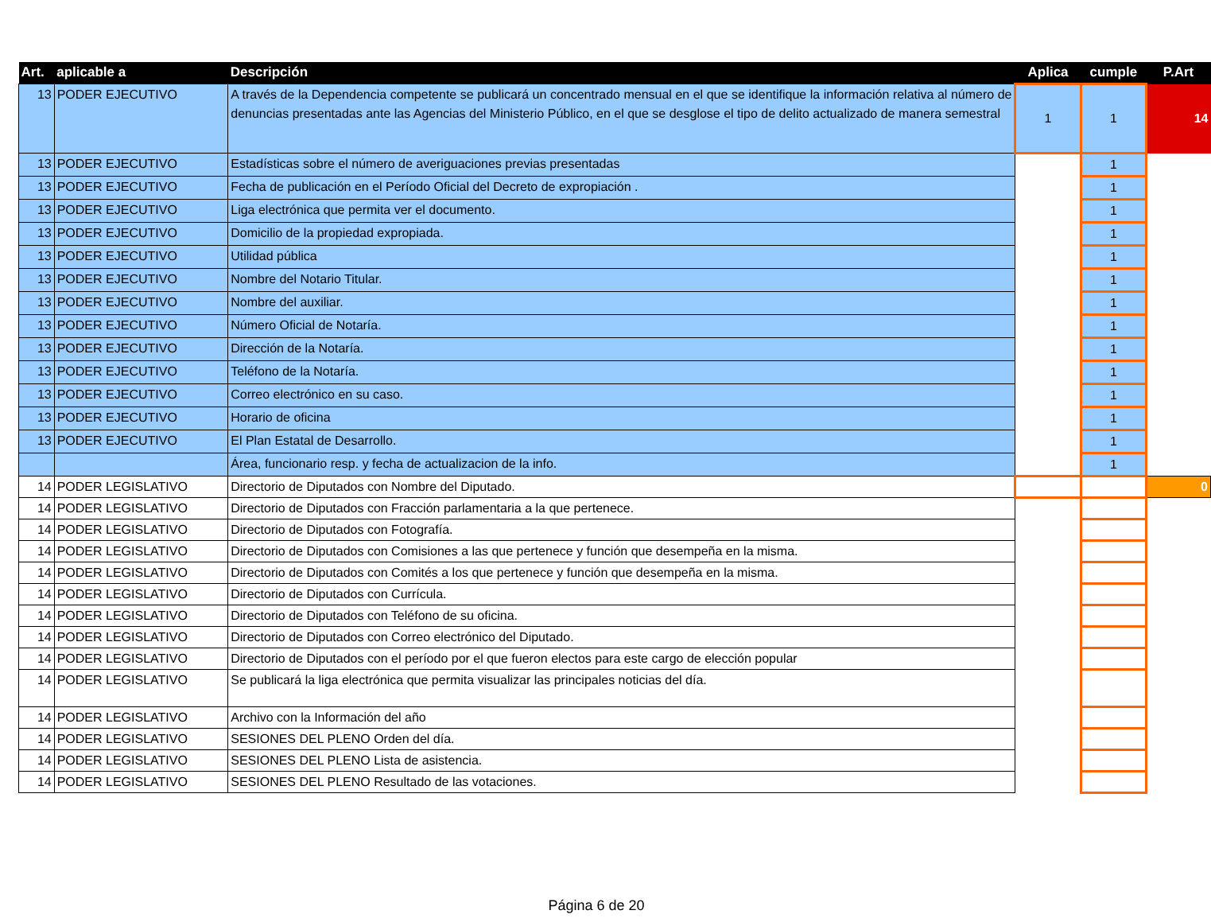| Art. | aplicable a | Descripción | Aplica | cumple | P.Art |
| --- | --- | --- | --- | --- | --- |
| 13 | PODER EJECUTIVO | A través de la Dependencia competente se publicará un concentrado mensual en el que se identifique la información relativa al número de denuncias presentadas ante las Agencias del Ministerio Público, en el que se desglose el tipo de delito actualizado de manera semestral | 1 | 1 | 14 |
| 13 | PODER EJECUTIVO | Estadísticas sobre el número de averiguaciones previas presentadas | | 1 | |
| 13 | PODER EJECUTIVO | Fecha de publicación en el Período Oficial del Decreto de expropiación . | | 1 | |
| 13 | PODER EJECUTIVO | Liga electrónica que permita ver el documento. | | 1 | |
| 13 | PODER EJECUTIVO | Domicilio de la propiedad expropiada. | | 1 | |
| 13 | PODER EJECUTIVO | Utilidad pública | | 1 | |
| 13 | PODER EJECUTIVO | Nombre del Notario Titular. | | 1 | |
| 13 | PODER EJECUTIVO | Nombre del auxiliar. | | 1 | |
| 13 | PODER EJECUTIVO | Número Oficial de Notaría. | | 1 | |
| 13 | PODER EJECUTIVO | Dirección de la Notaría. | | 1 | |
| 13 | PODER EJECUTIVO | Teléfono de la Notaría. | | 1 | |
| 13 | PODER EJECUTIVO | Correo electrónico en su caso. | | 1 | |
| 13 | PODER EJECUTIVO | Horario de oficina | | 1 | |
| 13 | PODER EJECUTIVO | El Plan Estatal de Desarrollo. | | 1 | |
| | | Área, funcionario resp. y fecha de actualizacion de la info. | | 1 | |
| 14 | PODER LEGISLATIVO | Directorio de Diputados con Nombre del Diputado. | | | 0 |
| 14 | PODER LEGISLATIVO | Directorio de Diputados con Fracción parlamentaria a la que pertenece. | | | |
| 14 | PODER LEGISLATIVO | Directorio de Diputados con Fotografía. | | | |
| 14 | PODER LEGISLATIVO | Directorio de Diputados con Comisiones a las que pertenece y función que desempeña en la misma. | | | |
| 14 | PODER LEGISLATIVO | Directorio de Diputados con Comités a los que pertenece y función que desempeña en la misma. | | | |
| 14 | PODER LEGISLATIVO | Directorio de Diputados con Currícula. | | | |
| 14 | PODER LEGISLATIVO | Directorio de Diputados con Teléfono de su oficina. | | | |
| 14 | PODER LEGISLATIVO | Directorio de Diputados con Correo electrónico del Diputado. | | | |
| 14 | PODER LEGISLATIVO | Directorio de Diputados con el período por el que fueron electos para este cargo de elección popular | | | |
| 14 | PODER LEGISLATIVO | Se publicará la liga electrónica que permita visualizar las principales noticias del día. | | | |
| 14 | PODER LEGISLATIVO | Archivo con la Información del año | | | |
| 14 | PODER LEGISLATIVO | SESIONES DEL PLENO Orden del día. | | | |
| 14 | PODER LEGISLATIVO | SESIONES DEL PLENO Lista de asistencia. | | | |
| 14 | PODER LEGISLATIVO | SESIONES DEL PLENO Resultado de las votaciones. | | | |
Página 6 de 20